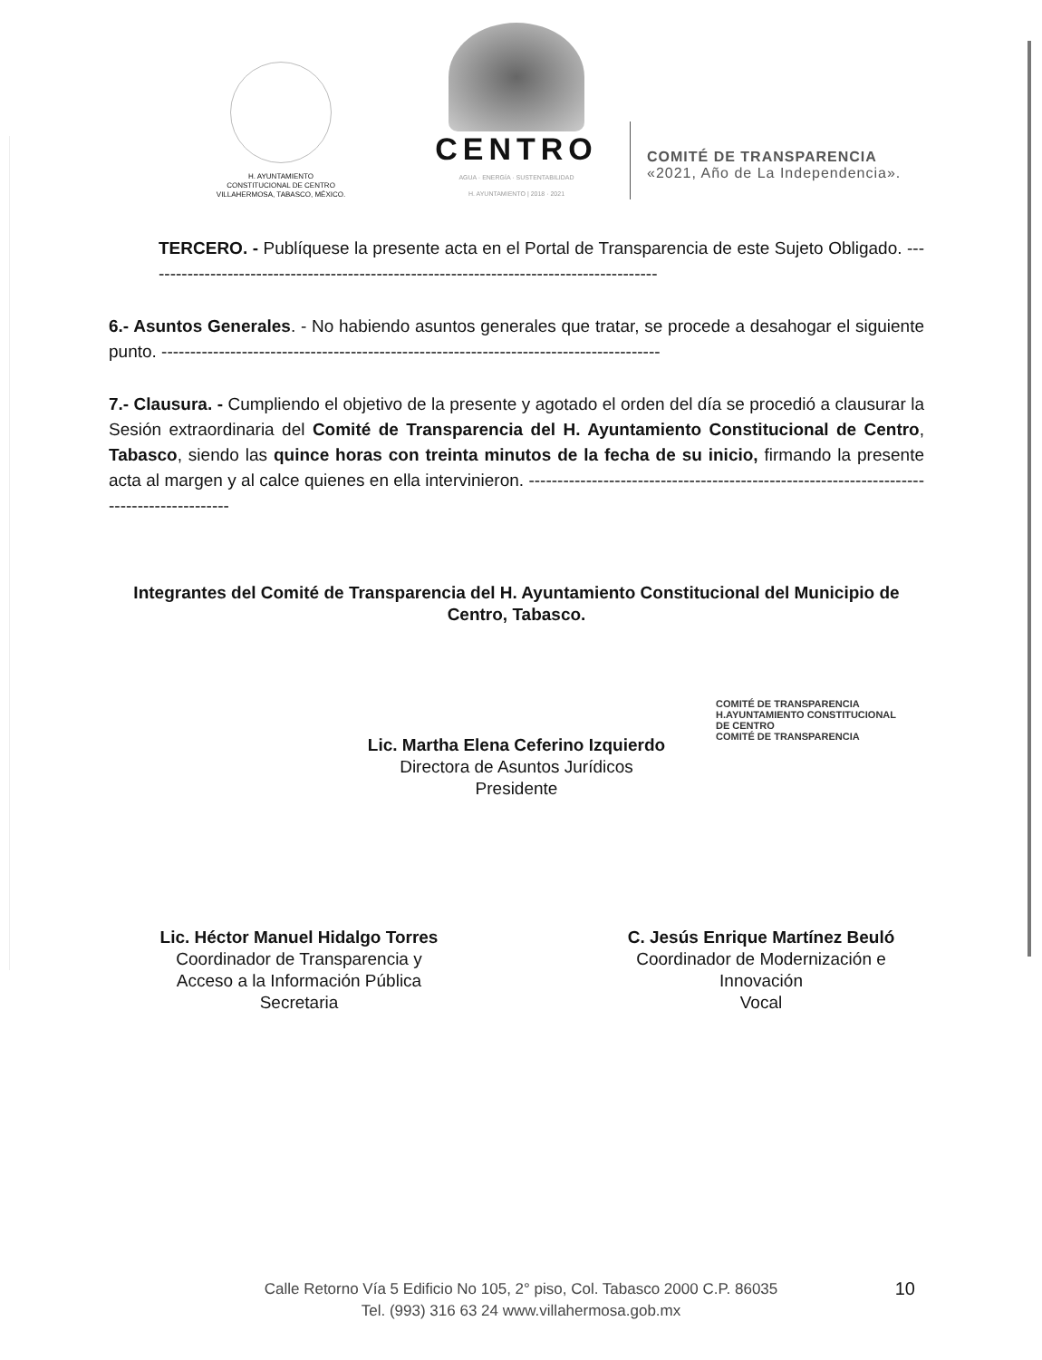H. AYUNTAMIENTO
CONSTITUCIONAL DE CENTRO
VILLAHERMOSA, TABASCO, MÉXICO.
CENTRO
AGUA · ENERGÍA · SUSTENTABILIDAD
H. AYUNTAMIENTO | 2018 · 2021
COMITÉ DE TRANSPARENCIA
«2021, Año de La Independencia».
TERCERO. - Publíquese la presente acta en el Portal de Transparencia de este Sujeto Obligado. ------------------------------------------------------------------------------------------
6.- Asuntos Generales. - No habiendo asuntos generales que tratar, se procede a desahogar el siguiente punto. ---------------------------------------------------------------------------------------
7.- Clausura. - Cumpliendo el objetivo de la presente y agotado el orden del día se procedió a clausurar la Sesión extraordinaria del Comité de Transparencia del H. Ayuntamiento Constitucional de Centro, Tabasco, siendo las quince horas con treinta minutos de la fecha de su inicio, firmando la presente acta al margen y al calce quienes en ella intervinieron. ------------------------------------------------------------------------------------------
Integrantes del Comité de Transparencia del H. Ayuntamiento Constitucional del Municipio de Centro, Tabasco.
Lic. Martha Elena Ceferino Izquierdo
Directora de Asuntos Jurídicos
Presidente
COMITÉ DE TRANSPARENCIA
H.AYUNTAMIENTO CONSTITUCIONAL
DE CENTRO
COMITÉ DE TRANSPARENCIA
Lic. Héctor Manuel Hidalgo Torres
Coordinador de Transparencia y
Acceso a la Información Pública
Secretaria
C. Jesús Enrique Martínez Beuló
Coordinador de Modernización e
Innovación
Vocal
Calle Retorno Vía 5 Edificio No 105, 2° piso, Col. Tabasco 2000 C.P. 86035
Tel. (993) 316 63 24 www.villahermosa.gob.mx
10